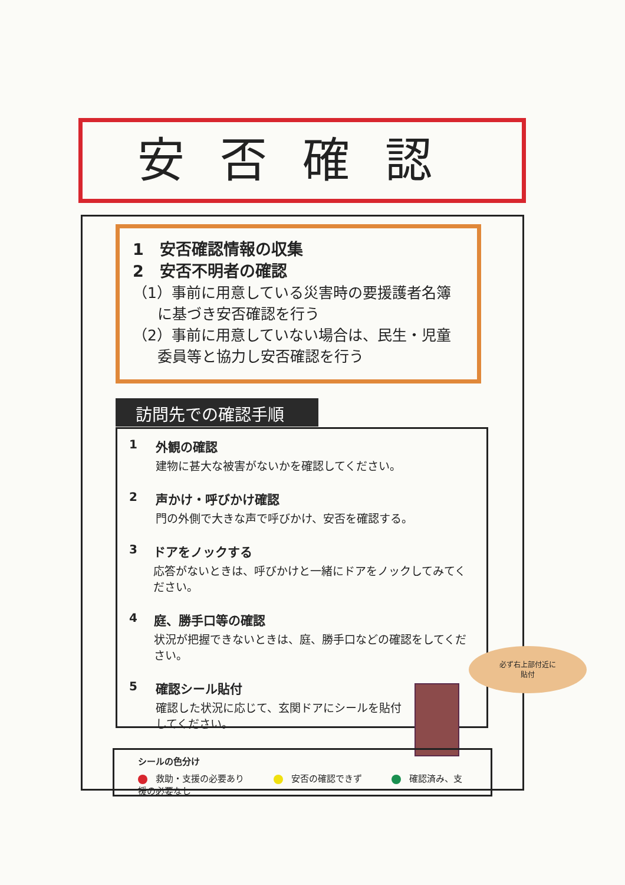安否確認
1　安否確認情報の収集
2　安否不明者の確認
（1）事前に用意している災害時の要援護者名簿
に基づき安否確認を行う
（2）事前に用意していない場合は、民生・児童
委員等と協力し安否確認を行う
訪問先での確認手順
1 外観の確認
建物に甚大な被害がないかを確認してください。
2 声かけ・呼びかけ確認
門の外側で大きな声で呼びかけ、安否を確認する。
3 ドアをノックする
応答がないときは、呼びかけと一緒にドアをノックしてみてください。
4 庭、勝手口等の確認
状況が把握できないときは、庭、勝手口などの確認をしてください。
5 確認シール貼付
確認した状況に応じて、玄関ドアにシールを貼付してください。
必ず右上部付近に
貼付
シールの色分け
救助・支援の必要あり　　　 安否の確認できず　　　 確認済み、支援の必要なし